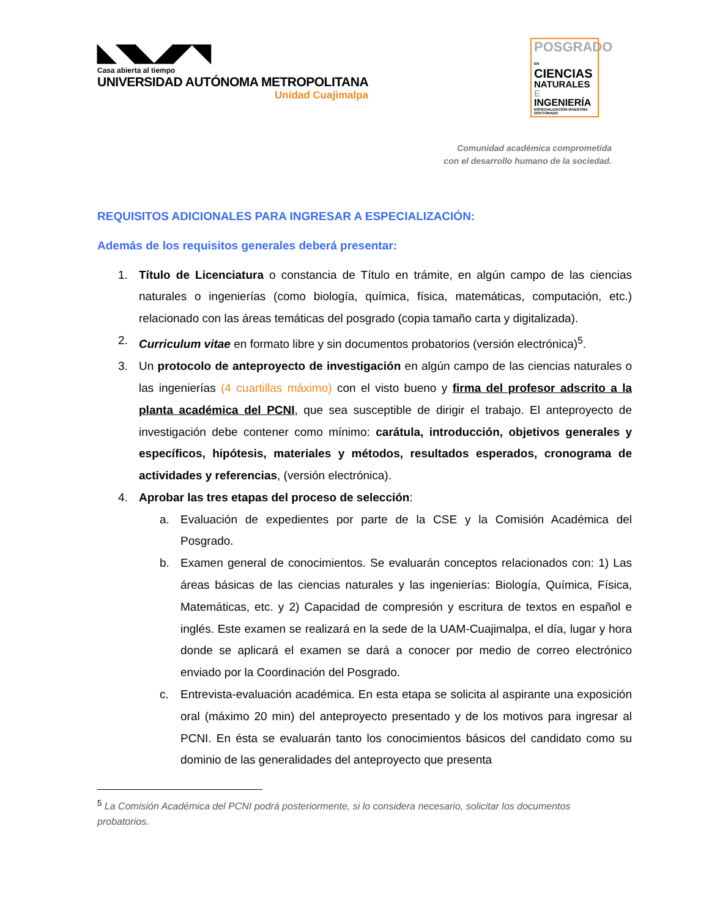◣◥◣◢◤◥
Casa abierta al tiempo
UNIVERSIDAD AUTÓNOMA METROPOLITANA
Unidad Cuajimalpa
POSGRADO EN
CIENCIAS
NATURALES E
INGENIERÍA
ESPECIALIZACIÓN MAESTRÍA DOCTORADO
Comunidad académica comprometida
con el desarrollo humano de la sociedad.
REQUISITOS ADICIONALES PARA INGRESAR A ESPECIALIZACIÓN:
Además de los requisitos generales deberá presentar:
1. Título de Licenciatura o constancia de Título en trámite, en algún campo de las ciencias naturales o ingenierías (como biología, química, física, matemáticas, computación, etc.) relacionado con las áreas temáticas del posgrado (copia tamaño carta y digitalizada).
2. Curriculum vitae en formato libre y sin documentos probatorios (versión electrónica)<sup>5</sup>.
3. Un protocolo de anteproyecto de investigación en algún campo de las ciencias naturales o las ingenierías (4 cuartillas máximo) con el visto bueno y firma del profesor adscrito a la planta académica del PCNI, que sea susceptible de dirigir el trabajo. El anteproyecto de investigación debe contener como mínimo: carátula, introducción, objetivos generales y específicos, hipótesis, materiales y métodos, resultados esperados, cronograma de actividades y referencias, (versión electrónica).
4. Aprobar las tres etapas del proceso de selección:
a. Evaluación de expedientes por parte de la CSE y la Comisión Académica del Posgrado.
b. Examen general de conocimientos. Se evaluarán conceptos relacionados con: 1) Las áreas básicas de las ciencias naturales y las ingenierías: Biología, Química, Física, Matemáticas, etc. y 2) Capacidad de compresión y escritura de textos en español e inglés. Este examen se realizará en la sede de la UAM-Cuajimalpa, el día, lugar y hora donde se aplicará el examen se dará a conocer por medio de correo electrónico enviado por la Coordinación del Posgrado.
c. Entrevista-evaluación académica. En esta etapa se solicita al aspirante una exposición oral (máximo 20 min) del anteproyecto presentado y de los motivos para ingresar al PCNI. En ésta se evaluarán tanto los conocimientos básicos del candidato como su dominio de las generalidades del anteproyecto que presenta
<sup>5</sup> La Comisión Académica del PCNI podrá posteriormente, si lo considera necesario, solicitar los documentos probatorios.